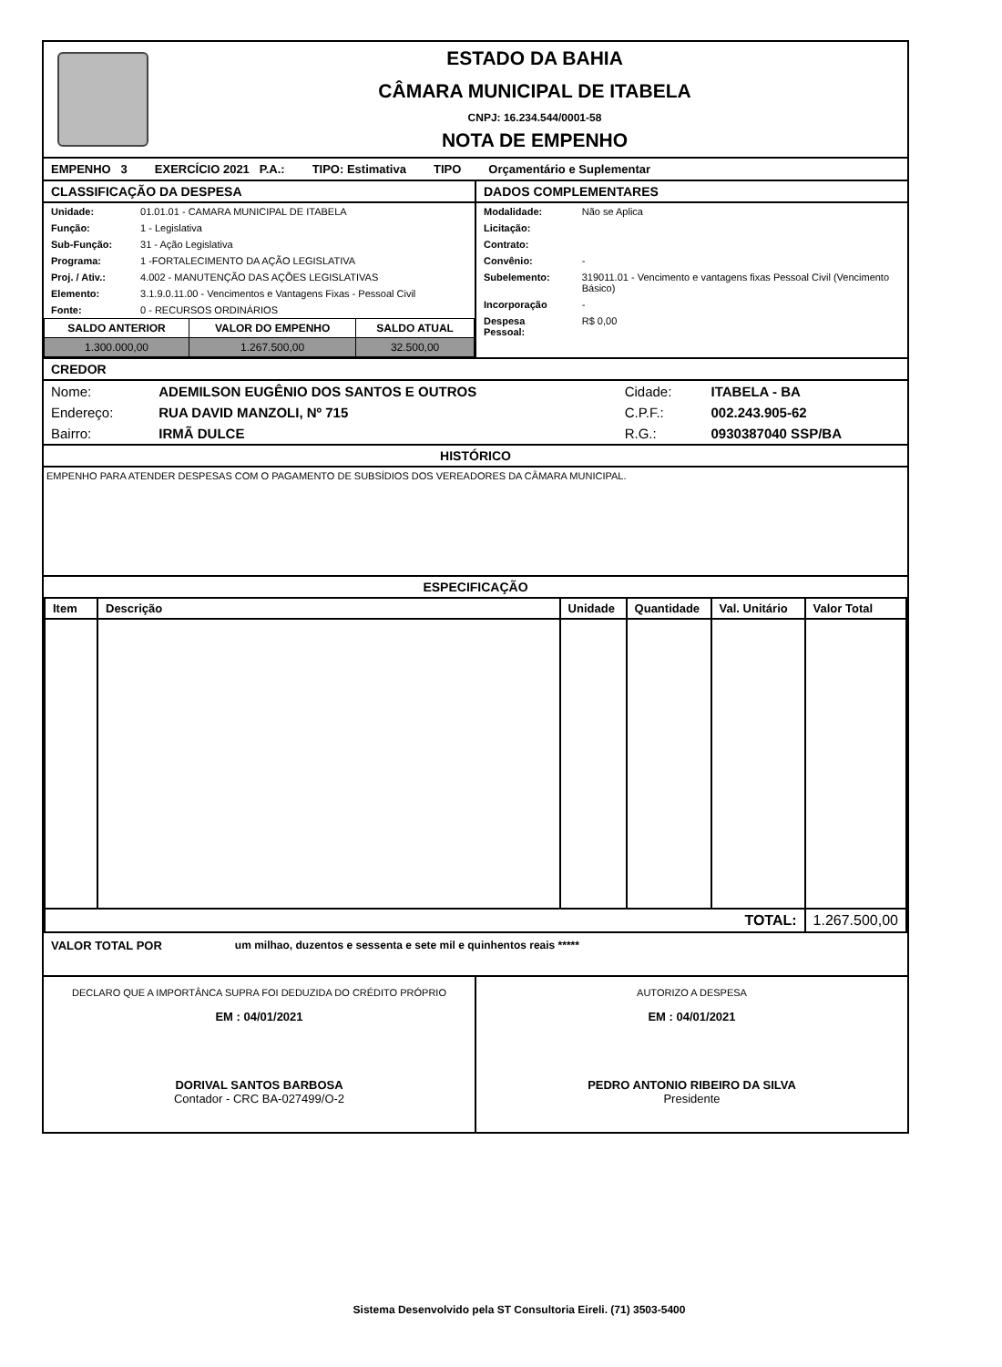ESTADO DA BAHIA
CÂMARA MUNICIPAL DE ITABELA
CNPJ: 16.234.544/0001-58
NOTA DE EMPENHO
EMPENHO 3 EXERCÍCIO 2021 P.A.: TIPO: Estimativa TIPO Orçamentário e Suplementar
CLASSIFICAÇÃO DA DESPESA
| Unidade: | 01.01.01 - CAMARA MUNICIPAL DE ITABELA |
| Função: | 1 - Legislativa |
| Sub-Função: | 31 - Ação Legislativa |
| Programa: | 1 -FORTALECIMENTO DA AÇÃO LEGISLATIVA |
| Proj. / Ativ.: | 4.002 - MANUTENÇÃO DAS AÇÕES LEGISLATIVAS |
| Elemento: | 3.1.9.0.11.00 - Vencimentos e Vantagens Fixas - Pessoal Civil |
| Fonte: | 0 - RECURSOS ORDINÁRIOS |
| SALDO ANTERIOR | VALOR DO EMPENHO | SALDO ATUAL |
| --- | --- | --- |
| 1.300.000,00 | 1.267.500,00 | 32.500,00 |
DADOS COMPLEMENTARES
| Modalidade: | Não se Aplica |
| Licitação: | |
| Contrato: | |
| Convênio: | - |
| Subelemento: | 319011.01 - Vencimento e vantagens fixas Pessoal Civil (Vencimento Básico) |
| Incorporação | - |
| Despesa Pessoal: | R$ 0,00 |
CREDOR
| Nome: | ADEMILSON EUGÊNIO DOS SANTOS E OUTROS | Cidade: | ITABELA - BA |
| Endereço: | RUA DAVID MANZOLI, Nº 715 | C.P.F.: | 002.243.905-62 |
| Bairro: | IRMÃ DULCE | R.G.: | 0930387040 SSP/BA |
HISTÓRICO
EMPENHO PARA ATENDER DESPESAS COM O PAGAMENTO DE SUBSÍDIOS DOS VEREADORES DA CÂMARA MUNICIPAL.
ESPECIFICAÇÃO
| Item | Descrição | Unidade | Quantidade | Val. Unitário | Valor Total |
| --- | --- | --- | --- | --- | --- |
| TOTAL: | | | | | 1.267.500,00 |
VALOR TOTAL POR um milhao, duzentos e sessenta e sete mil e quinhentos reais *****
DECLARO QUE A IMPORTÂNCA SUPRA FOI DEDUZIDA DO CRÉDITO PRÓPRIO
EM : 04/01/2021
DORIVAL SANTOS BARBOSA
Contador - CRC BA-027499/O-2
AUTORIZO A DESPESA
EM : 04/01/2021
PEDRO ANTONIO RIBEIRO DA SILVA
Presidente
Sistema Desenvolvido pela ST Consultoria Eireli. (71) 3503-5400